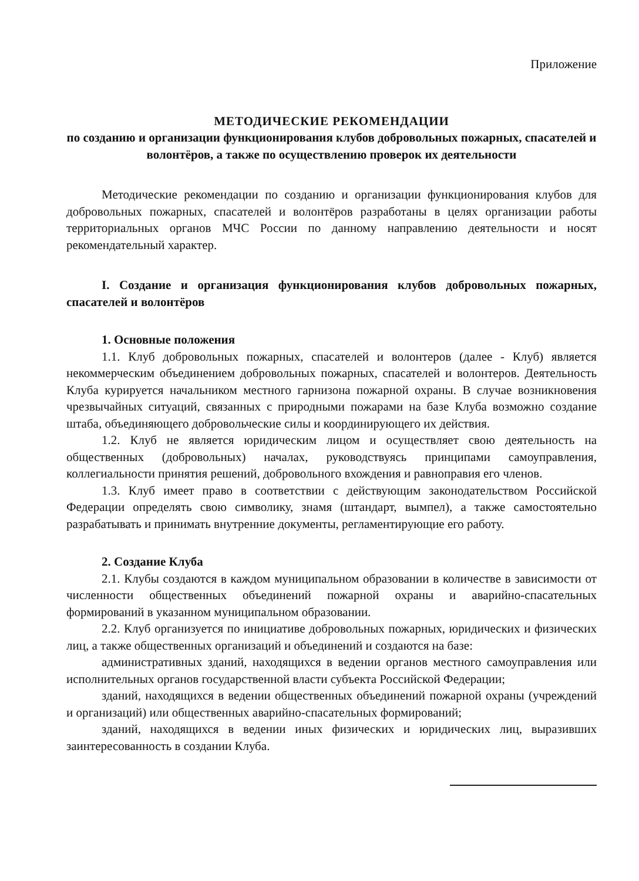Приложение
МЕТОДИЧЕСКИЕ РЕКОМЕНДАЦИИ
по созданию и организации функционирования клубов добровольных пожарных, спасателей и волонтёров, а также по осуществлению проверок их деятельности
Методические рекомендации по созданию и организации функционирования клубов для добровольных пожарных, спасателей и волонтёров разработаны в целях организации работы территориальных органов МЧС России по данному направлению деятельности и носят рекомендательный характер.
I. Создание и организация функционирования клубов добровольных пожарных, спасателей и волонтёров
1. Основные положения
1.1. Клуб добровольных пожарных, спасателей и волонтеров (далее - Клуб) является некоммерческим объединением добровольных пожарных, спасателей и волонтеров. Деятельность Клуба курируется начальником местного гарнизона пожарной охраны. В случае возникновения чрезвычайных ситуаций, связанных с природными пожарами на базе Клуба возможно создание штаба, объединяющего добровольческие силы и координирующего их действия.
1.2. Клуб не является юридическим лицом и осуществляет свою деятельность на общественных (добровольных) началах, руководствуясь принципами самоуправления, коллегиальности принятия решений, добровольного вхождения и равноправия его членов.
1.3. Клуб имеет право в соответствии с действующим законодательством Российской Федерации определять свою символику, знамя (штандарт, вымпел), а также самостоятельно разрабатывать и принимать внутренние документы, регламентирующие его работу.
2. Создание Клуба
2.1. Клубы создаются в каждом муниципальном образовании в количестве в зависимости от численности общественных объединений пожарной охраны и аварийно-спасательных формирований в указанном муниципальном образовании.
2.2. Клуб организуется по инициативе добровольных пожарных, юридических и физических лиц, а также общественных организаций и объединений и создаются на базе:
административных зданий, находящихся в ведении органов местного самоуправления или исполнительных органов государственной власти субъекта Российской Федерации;
зданий, находящихся в ведении общественных объединений пожарной охраны (учреждений и организаций) или общественных аварийно-спасательных формирований;
зданий, находящихся в ведении иных физических и юридических лиц, выразивших заинтересованность в создании Клуба.